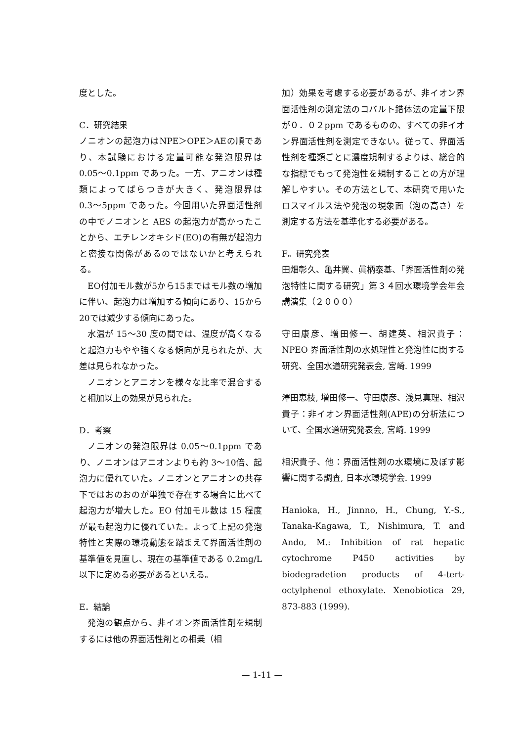度とした。
C．研究結果
ノニオンの起泡力はNPE＞OPE＞AEの順であり、本試験における定量可能な発泡限界は 0.05〜0.1ppm であった。一方、アニオンは種類によってばらつきが大きく、発泡限界は 0.3〜5ppm であった。今回用いた界面活性剤の中でノニオンと AES の起泡力が高かったことから、エチレンオキシド(EO)の有無が起泡力と密接な関係があるのではないかと考えられる。
EO付加モル数が5から15まではモル数の増加に伴い、起泡力は増加する傾向にあり、15から20では減少する傾向にあった。
水温が 15〜30 度の間では、温度が高くなると起泡力もやや強くなる傾向が見られたが、大差は見られなかった。
ノニオンとアニオンを様々な比率で混合すると相加以上の効果が見られた。
D．考察
ノニオンの発泡限界は 0.05〜0.1ppm であり、ノニオンはアニオンよりも約 3〜10倍、起泡力に優れていた。ノニオンとアニオンの共存下ではおのおのが単独で存在する場合に比べて起泡力が増大した。EO 付加モル数は 15 程度が最も起泡力に優れていた。よって上記の発泡特性と実際の環境動態を踏まえて界面活性剤の基準値を見直し、現在の基準値である 0.2mg/L 以下に定める必要があるといえる。
E．結論
発泡の観点から、非イオン界面活性剤を規制するには他の界面活性剤との相乗（相
加）効果を考慮する必要があるが、非イオン界面活性剤の測定法のコバルト錯体法の定量下限が０．０２ppm であるものの、すべての非イオン界面活性剤を測定できない。従って、界面活性剤を種類ごとに濃度規制するよりは、総合的な指標でもって発泡性を規制することの方が理解しやすい。その方法として、本研究で用いたロスマイルス法や発泡の現象面（泡の高さ）を測定する方法を基準化する必要がある。
F。研究発表
田畑彰久、亀井翼、眞柄泰基、「界面活性剤の発泡特性に関する研究」第３４回水環境学会年会講演集（２０００）
守田康彦、増田修一、胡建英、相沢貴子：NPEO 界面活性剤の水処理性と発泡性に関する研究、全国水道研究発表会, 宮崎. 1999
澤田恵枝, 増田修一、守田康彦、浅見真理、相沢貴子：非イオン界面活性剤(APE)の分析法について、全国水道研究発表会, 宮崎. 1999
相沢貴子、他：界面活性剤の水環境に及ぼす影響に関する調査, 日本水環境学会. 1999
Hanioka, H., Jinnno, H., Chung, Y.-S., Tanaka-Kagawa, T., Nishimura, T. and Ando, M.: Inhibition of rat hepatic cytochrome P450 activities by biodegradetion products of 4-tert-octylphenol ethoxylate. Xenobiotica 29, 873-883 (1999).
— 1-11 —